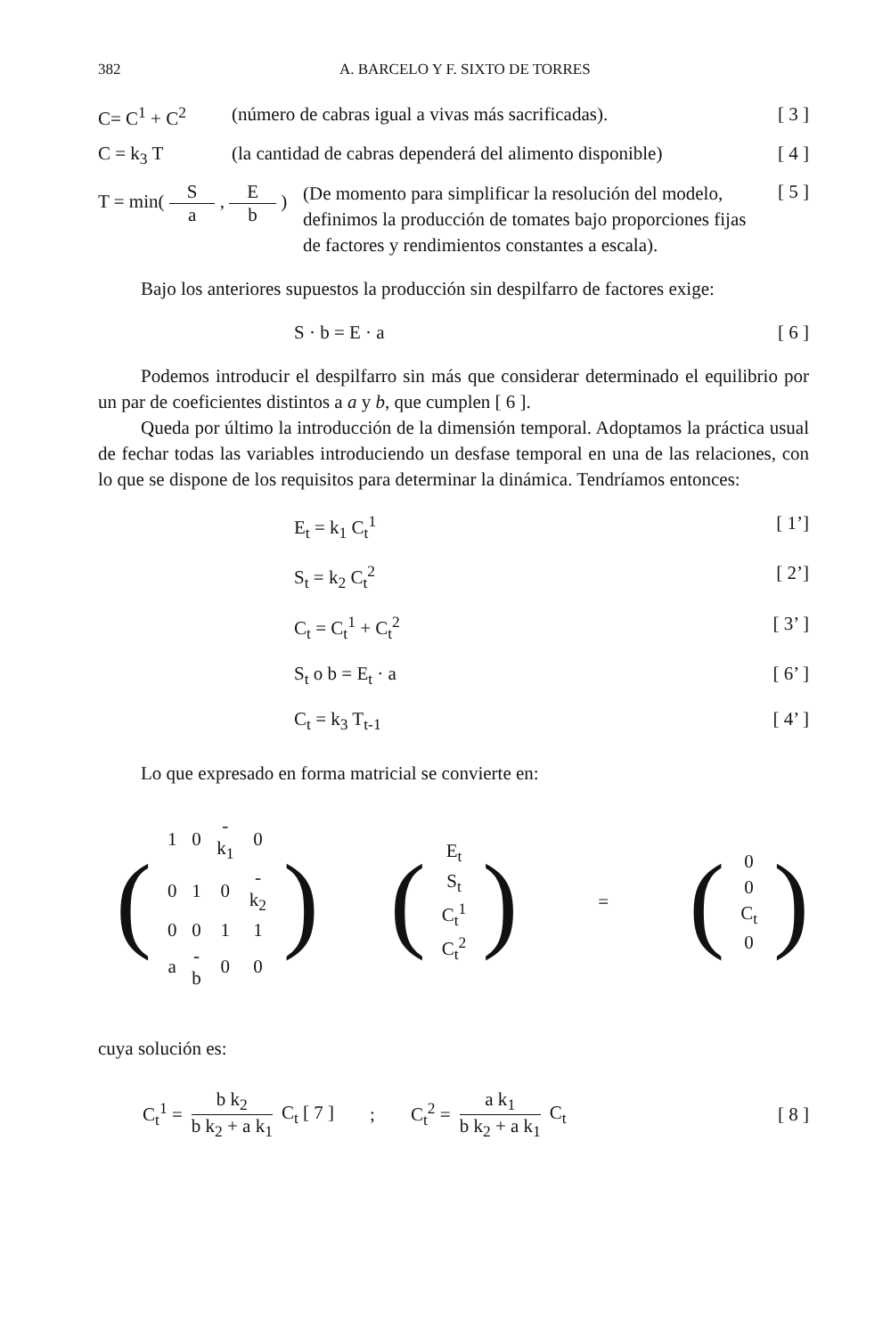382 A. BARCELO Y F. SIXTO DE TORRES
C= C<sup>1</sup> + C<sup>2</sup> (número de cabras igual a vivas más sacrificadas).
[ 3 ]
C = k<sub>3</sub> T (la cantidad de cabras dependerá del alimento disponible)
[ 4 ]
T = min( S a , E b )
(De momento para simplificar la resolución del modelo, definimos la producción de tomates bajo proporciones fijas de factores y rendimientos constantes a escala).
[ 5 ]
Bajo los anteriores supuestos la producción sin despilfarro de factores exige:
S · b = E · a [ 6 ]
Podemos introducir el despilfarro sin más que considerar determinado el equilibrio por un par de coeficientes distintos a a y b, que cumplen [ 6 ].
Queda por último la introducción de la dimensión temporal. Adoptamos la práctica usual de fechar todas las variables introduciendo un desfase temporal en una de las relaciones, con lo que se dispone de los requisitos para determinar la dinámica. Tendríamos entonces:
E<sub>t</sub> = k<sub>1</sub> C<sub>t</sub><sup>1</sup> [ 1’]
S<sub>t</sub> = k<sub>2</sub> C<sub>t</sub><sup>2</sup> [ 2’]
C<sub>t</sub> = C<sub>t</sub><sup>1</sup> + C<sub>t</sub><sup>2</sup> [ 3’ ]
S<sub>t</sub> o b = E<sub>t</sub> · a [ 6’ ]
C<sub>t</sub> = k<sub>3</sub> T<sub>t-1</sub> [ 4’ ]
Lo que expresado en forma matricial se convierte en:
(
| 1 | 0 | -k<sub>1</sub> | 0 |
| 0 | 1 | 0 | -k<sub>2</sub> |
| 0 | 0 | 1 | 1 |
| a | -b | 0 | 0 |
) (
| E<sub>t</sub> |
| S<sub>t</sub> |
| C<sub>t</sub><sup>1</sup> |
| C<sub>t</sub><sup>2</sup> |
) = (
| 0 |
| 0 |
| C<sub>t</sub> |
| 0 |
)
cuya solución es:
C<sub>t</sub><sup>1</sup> = b k<sub>2</sub> b k<sub>2</sub> + a k<sub>1</sub> C<sub>t</sub> [ 7 ] ; C<sub>t</sub><sup>2</sup> = a k<sub>1</sub> b k<sub>2</sub> + a k<sub>1</sub> C<sub>t</sub> [ 8 ]